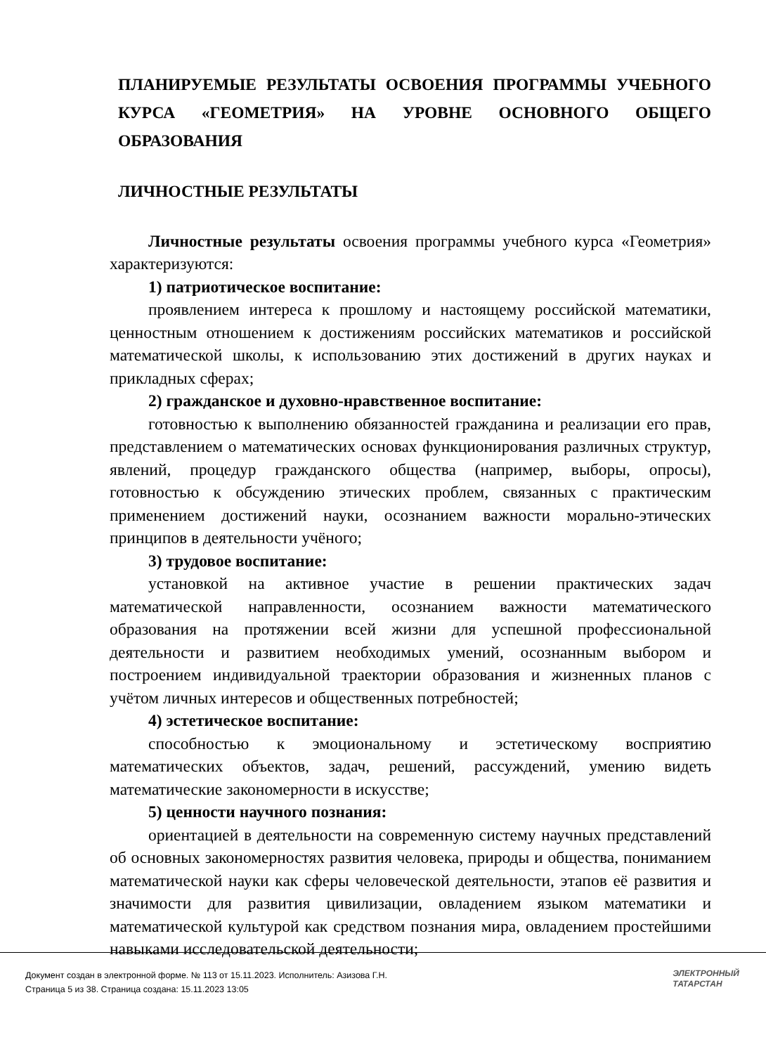ПЛАНИРУЕМЫЕ РЕЗУЛЬТАТЫ ОСВОЕНИЯ ПРОГРАММЫ УЧЕБНОГО КУРСА «ГЕОМЕТРИЯ» НА УРОВНЕ ОСНОВНОГО ОБЩЕГО ОБРАЗОВАНИЯ
ЛИЧНОСТНЫЕ РЕЗУЛЬТАТЫ
Личностные результаты освоения программы учебного курса «Геометрия» характеризуются:
1) патриотическое воспитание:
проявлением интереса к прошлому и настоящему российской математики, ценностным отношением к достижениям российских математиков и российской математической школы, к использованию этих достижений в других науках и прикладных сферах;
2) гражданское и духовно-нравственное воспитание:
готовностью к выполнению обязанностей гражданина и реализации его прав, представлением о математических основах функционирования различных структур, явлений, процедур гражданского общества (например, выборы, опросы), готовностью к обсуждению этических проблем, связанных с практическим применением достижений науки, осознанием важности морально-этических принципов в деятельности учёного;
3) трудовое воспитание:
установкой на активное участие в решении практических задач математической направленности, осознанием важности математического образования на протяжении всей жизни для успешной профессиональной деятельности и развитием необходимых умений, осознанным выбором и построением индивидуальной траектории образования и жизненных планов с учётом личных интересов и общественных потребностей;
4) эстетическое воспитание:
способностью к эмоциональному и эстетическому восприятию математических объектов, задач, решений, рассуждений, умению видеть математические закономерности в искусстве;
5) ценности научного познания:
ориентацией в деятельности на современную систему научных представлений об основных закономерностях развития человека, природы и общества, пониманием математической науки как сферы человеческой деятельности, этапов её развития и значимости для развития цивилизации, овладением языком математики и математической культурой как средством познания мира, овладением простейшими навыками исследовательской деятельности;
Документ создан в электронной форме. № 113 от 15.11.2023. Исполнитель: Азизова Г.Н.
Страница 5 из 38. Страница создана: 15.11.2023 13:05
ЭЛЕКТРОННЫЙ
ТАТАРСТАН